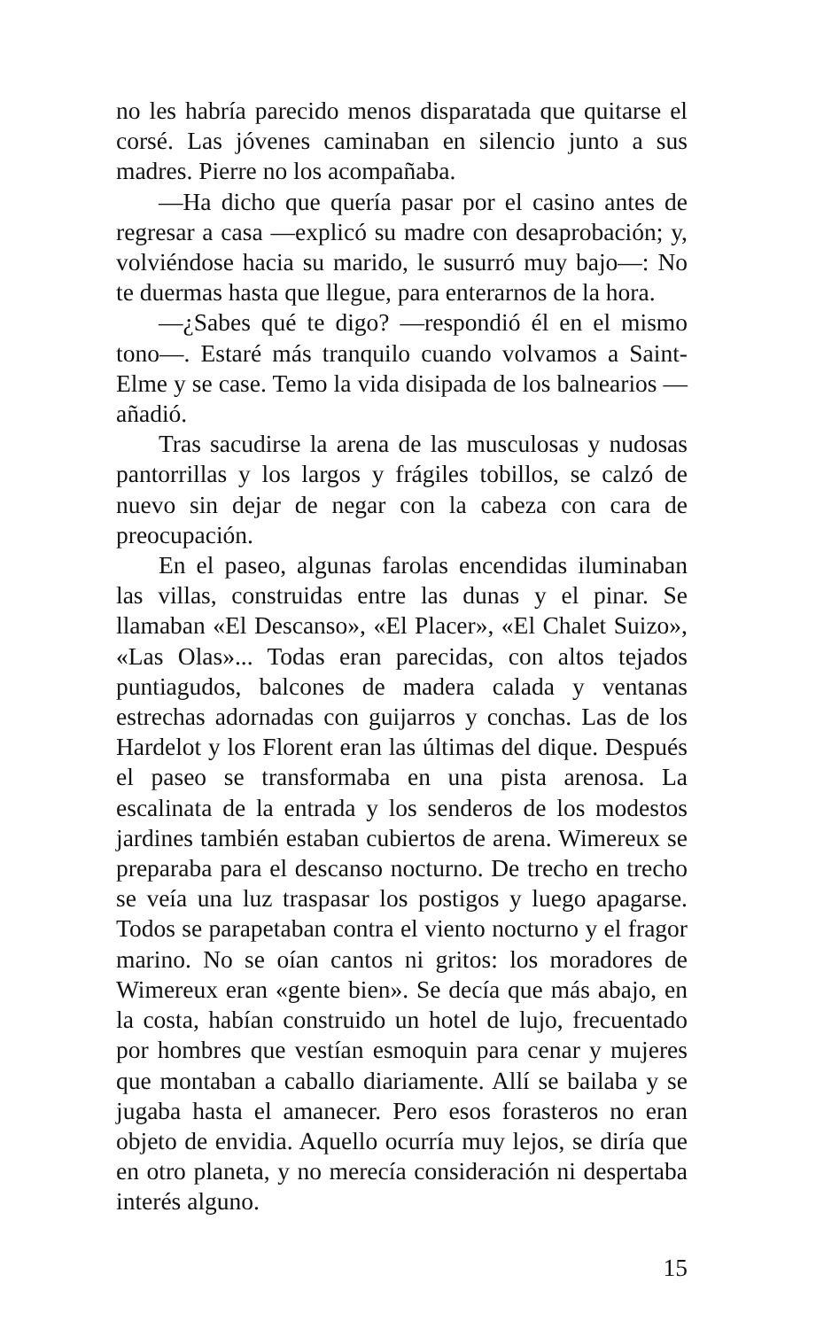no les habría parecido menos disparatada que quitarse el corsé. Las jóvenes caminaban en silencio junto a sus madres. Pierre no los acompañaba.
—Ha dicho que quería pasar por el casino antes de regresar a casa —explicó su madre con desaprobación; y, volviéndose hacia su marido, le susurró muy bajo—: No te duermas hasta que llegue, para enterarnos de la hora.
—¿Sabes qué te digo? —respondió él en el mismo tono—. Estaré más tranquilo cuando volvamos a Saint-Elme y se case. Temo la vida disipada de los balnearios —añadió.
Tras sacudirse la arena de las musculosas y nudosas pantorrillas y los largos y frágiles tobillos, se calzó de nuevo sin dejar de negar con la cabeza con cara de preocupación.
En el paseo, algunas farolas encendidas iluminaban las villas, construidas entre las dunas y el pinar. Se llamaban «El Descanso», «El Placer», «El Chalet Suizo», «Las Olas»... Todas eran parecidas, con altos tejados puntiagudos, balcones de madera calada y ventanas estrechas adornadas con guijarros y conchas. Las de los Hardelot y los Florent eran las últimas del dique. Después el paseo se transformaba en una pista arenosa. La escalinata de la entrada y los senderos de los modestos jardines también estaban cubiertos de arena. Wimereux se preparaba para el descanso nocturno. De trecho en trecho se veía una luz traspasar los postigos y luego apagarse. Todos se parapetaban contra el viento nocturno y el fragor marino. No se oían cantos ni gritos: los moradores de Wimereux eran «gente bien». Se decía que más abajo, en la costa, habían construido un hotel de lujo, frecuentado por hombres que vestían esmoquin para cenar y mujeres que montaban a caballo diariamente. Allí se bailaba y se jugaba hasta el amanecer. Pero esos forasteros no eran objeto de envidia. Aquello ocurría muy lejos, se diría que en otro planeta, y no merecía consideración ni despertaba interés alguno.
15